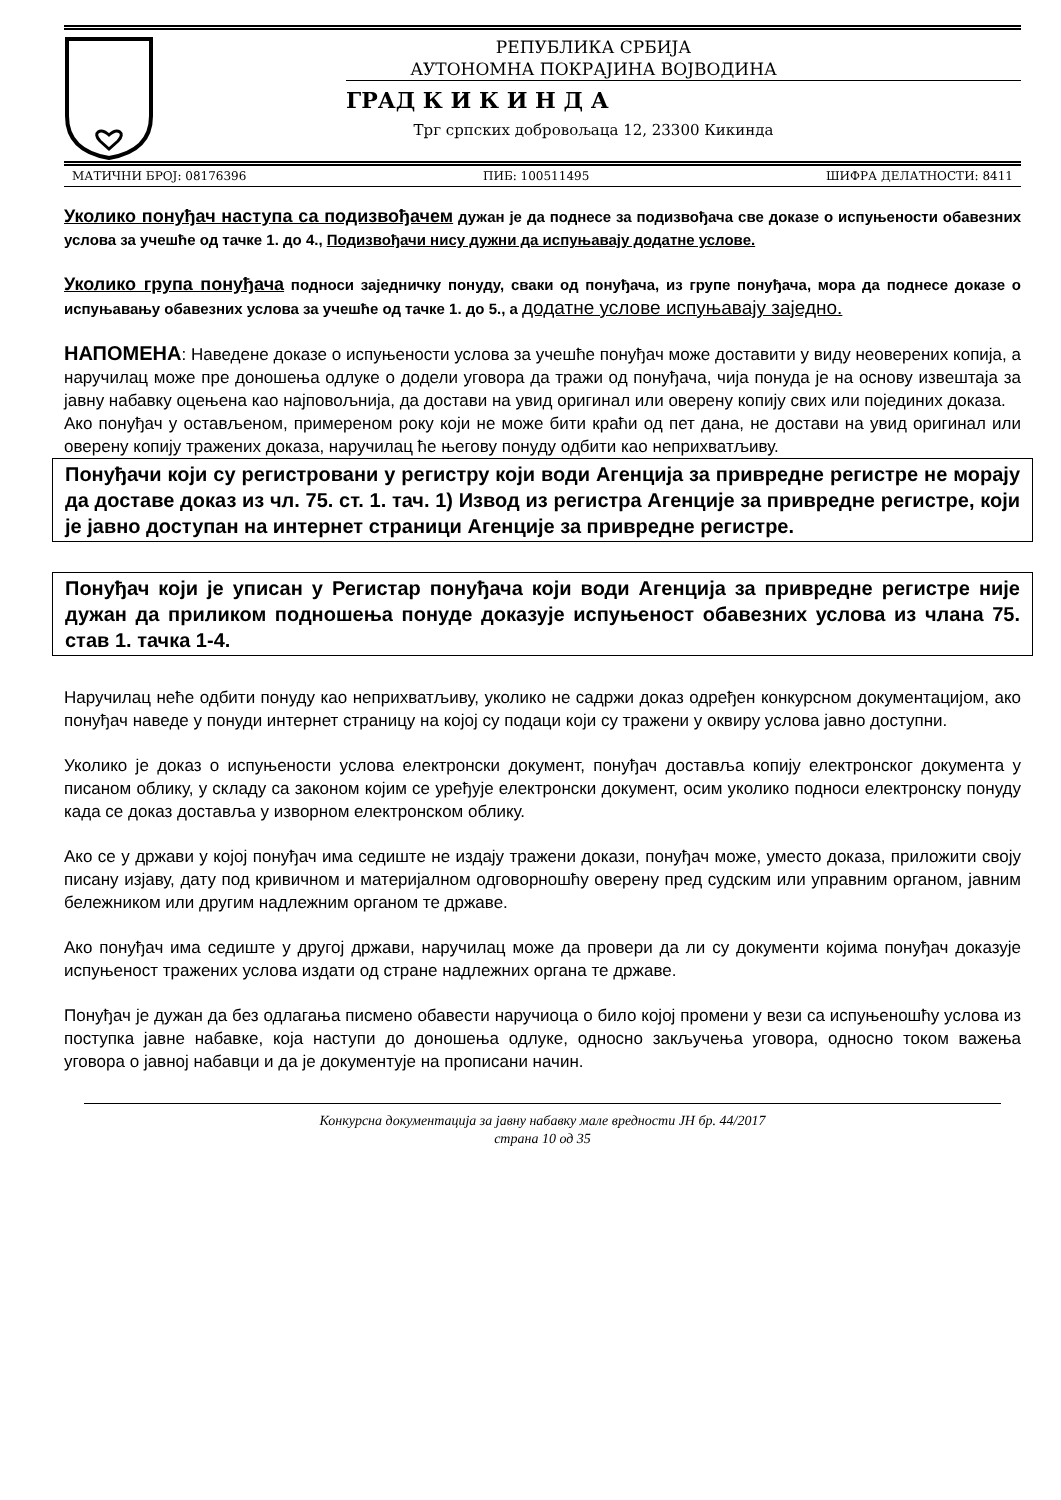РЕПУБЛИКА СРБИЈА
АУТОНОМНА ПОКРАЈИНА ВОЈВОДИНА
ГРАД К И К И Н Д А
Трг српских добровољаца 12, 23300 Кикинда
МАТИЧНИ БРОЈ: 08176396 ПИБ: 100511495 ШИФРА ДЕЛАТНОСТИ: 8411
Уколико понуђач наступа са подизвођачем дужан је да поднесе за подизвођача све доказе о испуњености обавезних услова за учешће од тачке 1. до 4., Подизвођачи нису дужни да испуњавају додатне услове.
Уколико група понуђача подноси заједничку понуду, сваки од понуђача, из групе понуђача, мора да поднесе доказе о испуњавању обавезних услова за учешће од тачке 1. до 5., а додатне услове испуњавају заједно.
НАПОМЕНА: Наведене доказе о испуњености услова за учешће понуђач може доставити у виду неоверених копија, а наручилац може пре доношења одлуке о додели уговора да тражи од понуђача, чија понуда је на основу извештаја за јавну набавку оцењена као најповољнија, да достави на увид оригинал или оверену копију свих или појединих доказа.
Ако понуђач у остављеном, примереном року који не може бити краћи од пет дана, не достави на увид оригинал или оверену копију тражених доказа, наручилац ће његову понуду одбити као неприхватљиву.
Понуђачи који су регистровани у регистру који води Агенција за привредне регистре не морају да доставе доказ из чл. 75. ст. 1. тач. 1) Извод из регистра Агенције за привредне регистре, који је јавно доступан на интернет страници Агенције за привредне регистре.
Понуђач који је уписан у Регистар понуђача који води Агенција за привредне регистре није дужан да приликом подношења понуде доказује испуњеност обавезних услова из члана 75. став 1. тачка 1-4.
Наручилац неће одбити понуду као неприхватљиву, уколико не садржи доказ одређен конкурсном документацијом, ако понуђач наведе у понуди интернет страницу на којој су подаци који су тражени у оквиру услова јавно доступни.
Уколико је доказ о испуњености услова електронски документ, понуђач доставља копију електронског документа у писаном облику, у складу са законом којим се уређује електронски документ, осим уколико подноси електронску понуду када се доказ доставља у изворном електронском облику.
Ако се у држави у којој понуђач има седиште не издају тражени докази, понуђач може, уместо доказа, приложити своју писану изјаву, дату под кривичном и материјалном одговорношћу оверену пред судским или управним органом, јавним бележником или другим надлежним органом те државе.
Ако понуђач има седиште у другој држави, наручилац може да провери да ли су документи којима понуђач доказује испуњеност тражених услова издати од стране надлежних органа те државе.
Понуђач је дужан да без одлагања писмено обавести наручиоца о било којој промени у вези са испуњеношћу услова из поступка јавне набавке, која наступи до доношења одлуке, односно закључења уговора, односно током важења уговора о јавној набавци и да је документује на прописани начин.
Конкурсна документација за јавну набавку мале вредности ЈН бр. 44/2017
страна 10 од 35